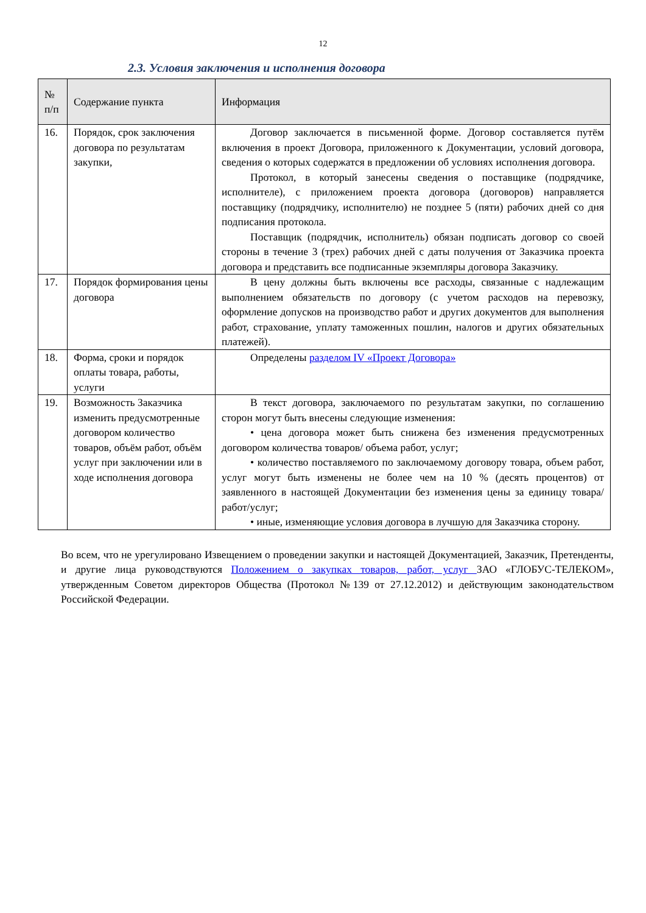12
2.3. Условия заключения и исполнения договора
| № п/п | Содержание пункта | Информация |
| --- | --- | --- |
| 16. | Порядок, срок заключения договора по результатам закупки, | Договор заключается в письменной форме. Договор составляется путём включения в проект Договора, приложенного к Документации, условий договора, сведения о которых содержатся в предложении об условиях исполнения договора. Протокол, в который занесены сведения о поставщике (подрядчике, исполнителе), с приложением проекта договора (договоров) направляется поставщику (подрядчику, исполнителю) не позднее 5 (пяти) рабочих дней со дня подписания протокола. Поставщик (подрядчик, исполнитель) обязан подписать договор со своей стороны в течение 3 (трех) рабочих дней с даты получения от Заказчика проекта договора и представить все подписанные экземпляры договора Заказчику. |
| 17. | Порядок формирования цены договора | В цену должны быть включены все расходы, связанные с надлежащим выполнением обязательств по договору (с учетом расходов на перевозку, оформление допусков на производство работ и других документов для выполнения работ, страхование, уплату таможенных пошлин, налогов и других обязательных платежей). |
| 18. | Форма, сроки и порядок оплаты товара, работы, услуги | Определены разделом IV «Проект Договора» |
| 19. | Возможность Заказчика изменить предусмотренные договором количество товаров, объём работ, объём услуг при заключении или в ходе исполнения договора | В текст договора, заключаемого по результатам закупки, по соглашению сторон могут быть внесены следующие изменения: • цена договора может быть снижена без изменения предусмотренных договором количества товаров/ объема работ, услуг; • количество поставляемого по заключаемому договору товара, объем работ, услуг могут быть изменены не более чем на 10 % (десять процентов) от заявленного в настоящей Документации без изменения цены за единицу товара/работ/услуг; • иные, изменяющие условия договора в лучшую для Заказчика сторону. |
Во всем, что не урегулировано Извещением о проведении закупки и настоящей Документацией, Заказчик, Претенденты, и другие лица руководствуются Положением о закупках товаров, работ, услуг ЗАО «ГЛОБУС-ТЕЛЕКОМ», утвержденным Советом директоров Общества (Протокол №139 от 27.12.2012) и действующим законодательством Российской Федерации.